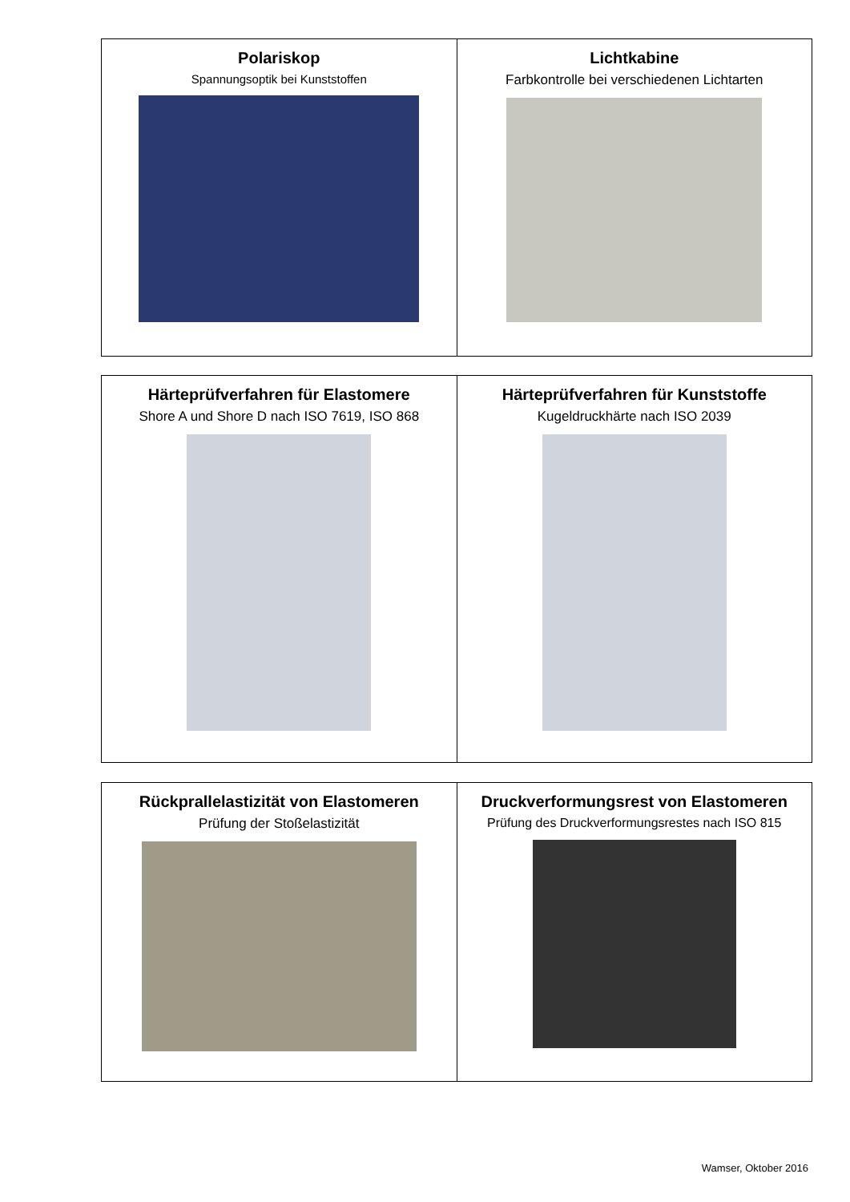| Polariskop Spannungsoptik bei Kunststoffen | Lichtkabine Farbkontrolle bei verschiedenen Lichtarten |
| Härteprüfverfahren für Elastomere Shore A und Shore D nach ISO 7619, ISO 868 | Härteprüfverfahren für Kunststoffe Kugeldruckhärte nach ISO 2039 |
| Rückprallelastizität von Elastomeren Prüfung der Stoßelastizität | Druckverformungsrest von Elastomeren Prüfung des Druckverformungsrestes nach ISO 815 |
Wamser, Oktober 2016